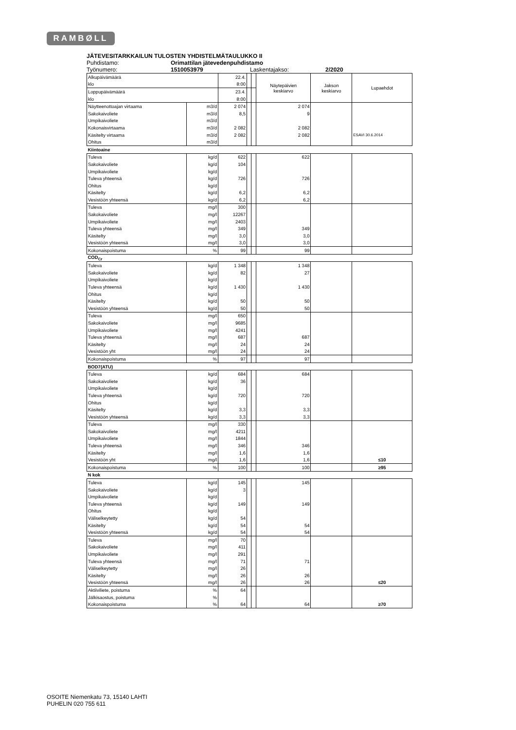RAMBØLL
JÄTEVESITARKKAILUN TULOSTEN YHDISTELMÄTAULUKKO II
Puhdistamo: Orimattilan jätevedenpuhdistamo
Työnumero: 1510053979 Laskentajakso: 2/2020
| Alkupäivämäärä | | 22.4. | | | Näytepäivien keskiarvo | Jakson keskiarvo | Lupaehdot |
| klo | | 8:00 | | | | | |
| Loppupäivämäärä | | 23.4. | | | | | |
| klo | | 8:00 | | | | | |
| Näytteenottoajan virtaama | m3/d | 2 074 | | | 2 074 | | |
| Sakokaivoliete | m3/d | 8,5 | | | 9 | | |
| Umpikaivoliete | m3/d | | | | | | |
| Kokonaisvirtaama | m3/d | 2 082 | | | 2 082 | | |
| Käsitelty virtaama | m3/d | 2 082 | | | 2 082 | | ESAVI 30.6.2014 |
| Ohitus | m3/d | | | | | | |
| Kiintoaine | | | | | | | |
| Tuleva | kg/d | 622 | | | 622 | | |
| Sakokaivoliete | kg/d | 104 | | | | | |
| Umpikaivoliete | kg/d | | | | | | |
| Tuleva yhteensä | kg/d | 726 | | | 726 | | |
| Ohitus | kg/d | | | | | | |
| Käsitelty | kg/d | 6,2 | | | 6,2 | | |
| Vesistöön yhteensä | kg/d | 6,2 | | | 6,2 | | |
| Tuleva | mg/l | 300 | | | | | |
| Sakokaivoliete | mg/l | 12267 | | | | | |
| Umpikaivoliete | mg/l | 2403 | | | | | |
| Tuleva yhteensä | mg/l | 349 | | | 349 | | |
| Käsitelty | mg/l | 3,0 | | | 3,0 | | |
| Vesistöön yhteensä | mg/l | 3,0 | | | 3,0 | | |
| Kokonaispoistuma | % | 99 | | | 99 | | |
| COD<sub>Cr</sub> | | | | | | | |
| Tuleva | kg/d | 1 348 | | | 1 348 | | |
| Sakokaivoliete | kg/d | 82 | | | 27 | | |
| Umpikaivoliete | kg/d | | | | | | |
| Tuleva yhteensä | kg/d | 1 430 | | | 1 430 | | |
| Ohitus | kg/d | | | | | | |
| Käsitelty | kg/d | 50 | | | 50 | | |
| Vesistöön yhteensä | kg/d | 50 | | | 50 | | |
| Tuleva | mg/l | 650 | | | | | |
| Sakokaivoliete | mg/l | 9685 | | | | | |
| Umpikaivoliete | mg/l | 4241 | | | | | |
| Tuleva yhteensä | mg/l | 687 | | | 687 | | |
| Käsitelty | mg/l | 24 | | | 24 | | |
| Vesistöön yht | mg/l | 24 | | | 24 | | |
| Kokonaispoistuma | % | 97 | | | 97 | | |
| BOD7(ATU) | | | | | | | |
| Tuleva | kg/d | 684 | | | 684 | | |
| Sakokaivoliete | kg/d | 36 | | | | | |
| Umpikaivoliete | kg/d | | | | | | |
| Tuleva yhteensä | kg/d | 720 | | | 720 | | |
| Ohitus | kg/d | | | | | | |
| Käsitelty | kg/d | 3,3 | | | 3,3 | | |
| Vesistöön yhteensä | kg/d | 3,3 | | | 3,3 | | |
| Tuleva | mg/l | 330 | | | | | |
| Sakokaivoliete | mg/l | 4211 | | | | | |
| Umpikaivoliete | mg/l | 1844 | | | | | |
| Tuleva yhteensä | mg/l | 346 | | | 346 | | |
| Käsitelty | mg/l | 1,6 | | | 1,6 | | |
| Vesistöön yht | mg/l | 1,6 | | | 1,6 | | ≤10 |
| Kokonaispoistuma | % | 100 | | | 100 | | ≥95 |
| N kok | | | | | | | |
| Tuleva | kg/d | 145 | | | 145 | | |
| Sakokaivoliete | kg/d | 3 | | | | | |
| Umpikaivoliete | kg/d | | | | | | |
| Tuleva yhteensä | kg/d | 149 | | | 149 | | |
| Ohitus | kg/d | | | | | | |
| Väliselkeytetty | kg/d | 54 | | | | | |
| Käsitelty | kg/d | 54 | | | 54 | | |
| Vesistöön yhteensä | kg/d | 54 | | | 54 | | |
| Tuleva | mg/l | 70 | | | | | |
| Sakokaivoliete | mg/l | 411 | | | | | |
| Umpikaivoliete | mg/l | 291 | | | | | |
| Tuleva yhteensä | mg/l | 71 | | | 71 | | |
| Väliselkeytetty | mg/l | 26 | | | | | |
| Käsitelty | mg/l | 26 | | | 26 | | |
| Vesistöön yhteensä | mg/l | 26 | | | 26 | | ≤20 |
| Aktiiviliete, poistuma | % | 64 | | | | | |
| Jälkisaostus, poistuma | % | | | | | | |
| Kokonaispoistuma | % | 64 | | | 64 | | ≥70 |
OSOITE Niemenkatu 73, 15140 LAHTI
PUHELIN 020 755 611